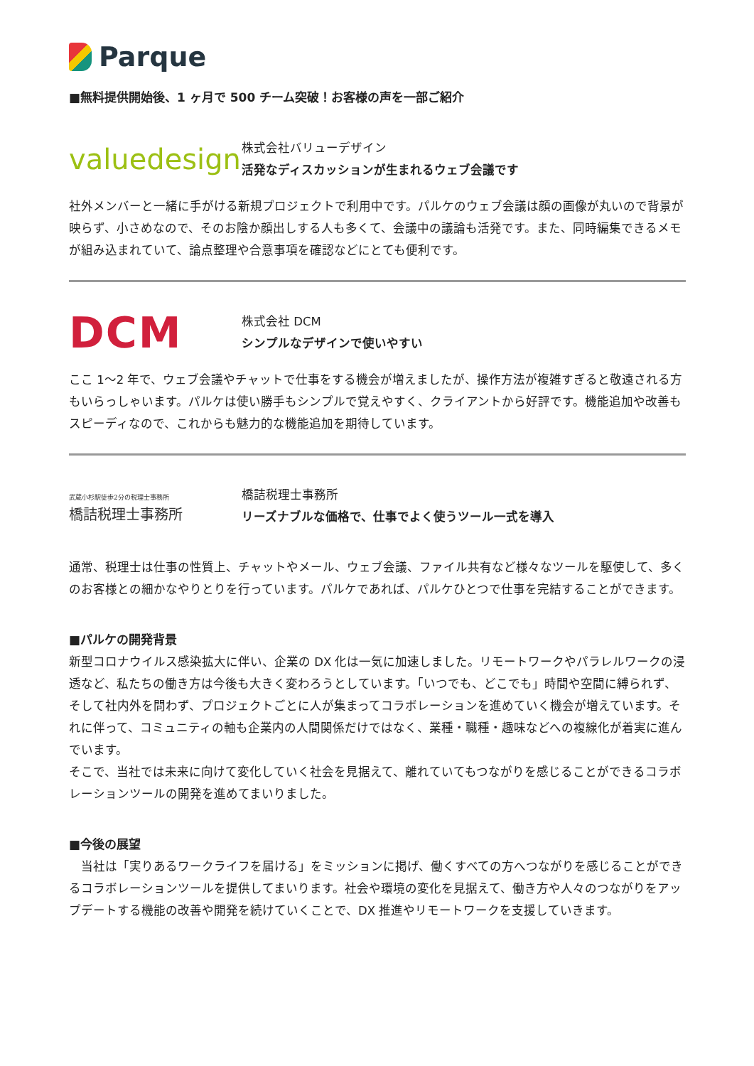Parque
■無料提供開始後、1 ヶ月で 500 チーム突破！お客様の声を一部ご紹介
valuedesign
株式会社バリューデザイン
活発なディスカッションが生まれるウェブ会議です
社外メンバーと一緒に手がける新規プロジェクトで利用中です。パルケのウェブ会議は顔の画像が丸いので背景が映らず、小さめなので、そのお陰か顔出しする人も多くて、会議中の議論も活発です。また、同時編集できるメモが組み込まれていて、論点整理や合意事項を確認などにとても便利です。
DCM
株式会社 DCM
シンプルなデザインで使いやすい
ここ 1～2 年で、ウェブ会議やチャットで仕事をする機会が増えましたが、操作方法が複雑すぎると敬遠される方もいらっしゃいます。パルケは使い勝手もシンプルで覚えやすく、クライアントから好評です。機能追加や改善もスピーディなので、これからも魅力的な機能追加を期待しています。
武蔵小杉駅徒歩2分の税理士事務所
橋詰税理士事務所
橋詰税理士事務所
リーズナブルな価格で、仕事でよく使うツール一式を導入
通常、税理士は仕事の性質上、チャットやメール、ウェブ会議、ファイル共有など様々なツールを駆使して、多くのお客様との細かなやりとりを行っています。パルケであれば、パルケひとつで仕事を完結することができます。
■パルケの開発背景
新型コロナウイルス感染拡大に伴い、企業の DX 化は一気に加速しました。リモートワークやパラレルワークの浸透など、私たちの働き方は今後も大きく変わろうとしています。「いつでも、どこでも」時間や空間に縛られず、そして社内外を問わず、プロジェクトごとに人が集まってコラボレーションを進めていく機会が増えています。それに伴って、コミュニティの軸も企業内の人間関係だけではなく、業種・職種・趣味などへの複線化が着実に進んでいます。
そこで、当社では未来に向けて変化していく社会を見据えて、離れていてもつながりを感じることができるコラボレーションツールの開発を進めてまいりました。
■今後の展望
　当社は「実りあるワークライフを届ける」をミッションに掲げ、働くすべての方へつながりを感じることができるコラボレーションツールを提供してまいります。社会や環境の変化を見据えて、働き方や人々のつながりをアップデートする機能の改善や開発を続けていくことで、DX 推進やリモートワークを支援していきます。